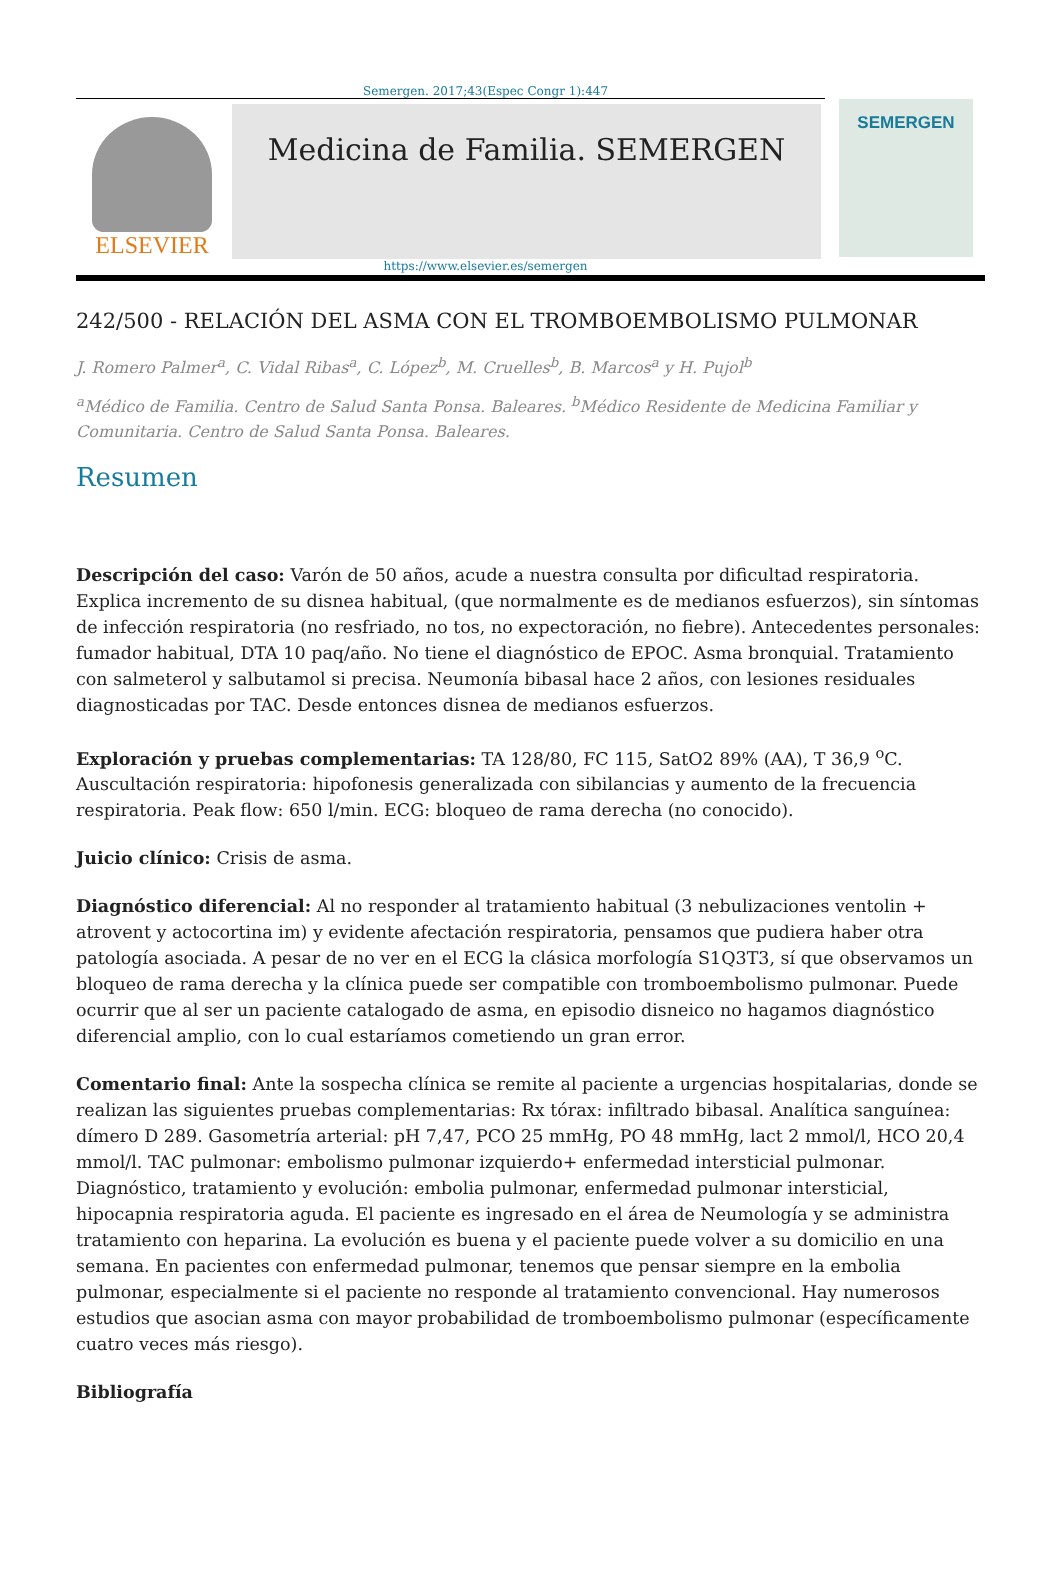Semergen. 2017;43(Espec Congr 1):447
ELSEVIER
Medicina de Familia. SEMERGEN
SEMERGEN
https://www.elsevier.es/semergen
242/500 - RELACIÓN DEL ASMA CON EL TROMBOEMBOLISMO PULMONAR
J. Romero Palmer<sup>a</sup>, C. Vidal Ribas<sup>a</sup>, C. López<sup>b</sup>, M. Cruelles<sup>b</sup>, B. Marcos<sup>a</sup> y H. Pujol<sup>b</sup>
<sup>a</sup> Médico de Familia. Centro de Salud Santa Ponsa. Baleares. <sup>b</sup>Médico Residente de Medicina Familiar y Comunitaria. Centro de Salud Santa Ponsa. Baleares.
Resumen
Descripción del caso: Varón de 50 años, acude a nuestra consulta por dificultad respiratoria. Explica incremento de su disnea habitual, (que normalmente es de medianos esfuerzos), sin síntomas de infección respiratoria (no resfriado, no tos, no expectoración, no fiebre). Antecedentes personales: fumador habitual, DTA 10 paq/año. No tiene el diagnóstico de EPOC. Asma bronquial. Tratamiento con salmeterol y salbutamol si precisa. Neumonía bibasal hace 2 años, con lesiones residuales diagnosticadas por TAC. Desde entonces disnea de medianos esfuerzos.
Exploración y pruebas complementarias: TA 128/80, FC 115, SatO2 89% (AA), T 36,9 <sup>o</sup>C. Auscultación respiratoria: hipofonesis generalizada con sibilancias y aumento de la frecuencia respiratoria. Peak flow: 650 l/min. ECG: bloqueo de rama derecha (no conocido).
Juicio clínico: Crisis de asma.
Diagnóstico diferencial: Al no responder al tratamiento habitual (3 nebulizaciones ventolin + atrovent y actocortina im) y evidente afectación respiratoria, pensamos que pudiera haber otra patología asociada. A pesar de no ver en el ECG la clásica morfología S1Q3T3, sí que observamos un bloqueo de rama derecha y la clínica puede ser compatible con tromboembolismo pulmonar. Puede ocurrir que al ser un paciente catalogado de asma, en episodio disneico no hagamos diagnóstico diferencial amplio, con lo cual estaríamos cometiendo un gran error.
Comentario final: Ante la sospecha clínica se remite al paciente a urgencias hospitalarias, donde se realizan las siguientes pruebas complementarias: Rx tórax: infiltrado bibasal. Analítica sanguínea: dímero D 289. Gasometría arterial: pH 7,47, PCO 25 mmHg, PO 48 mmHg, lact 2 mmol/l, HCO 20,4 mmol/l. TAC pulmonar: embolismo pulmonar izquierdo+ enfermedad intersticial pulmonar. Diagnóstico, tratamiento y evolución: embolia pulmonar, enfermedad pulmonar intersticial, hipocapnia respiratoria aguda. El paciente es ingresado en el área de Neumología y se administra tratamiento con heparina. La evolución es buena y el paciente puede volver a su domicilio en una semana. En pacientes con enfermedad pulmonar, tenemos que pensar siempre en la embolia pulmonar, especialmente si el paciente no responde al tratamiento convencional. Hay numerosos estudios que asocian asma con mayor probabilidad de tromboembolismo pulmonar (específicamente cuatro veces más riesgo).
Bibliografía